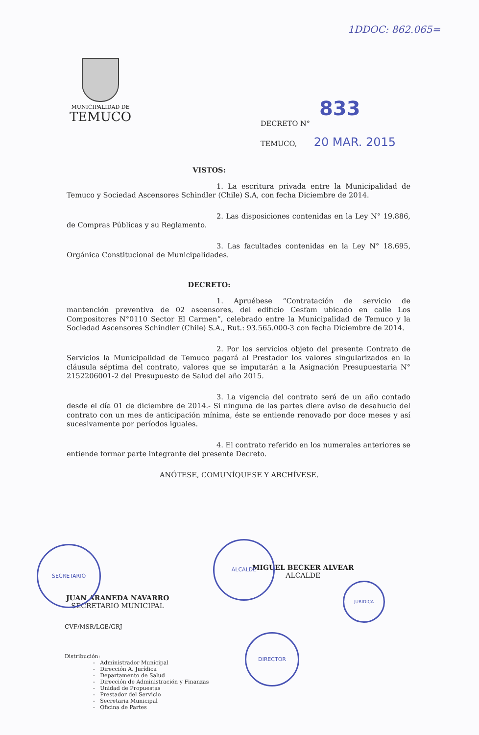1DDOC: 862.065=
MUNICIPALIDAD DE
TEMUCO
833
DECRETO N°
TEMUCO, 20 MAR. 2015
VISTOS:
1. La escritura privada entre la Municipalidad de Temuco y Sociedad Ascensores Schindler (Chile) S.A, con fecha Diciembre de 2014.
2. Las disposiciones contenidas en la Ley N° 19.886, de Compras Públicas y su Reglamento.
3. Las facultades contenidas en la Ley N° 18.695, Orgánica Constitucional de Municipalidades.
DECRETO:
1. Apruébese “Contratación de servicio de mantención preventiva de 02 ascensores, del edificio Cesfam ubicado en calle Los Compositores N°0110 Sector El Carmen”, celebrado entre la Municipalidad de Temuco y la Sociedad Ascensores Schindler (Chile) S.A., Rut.: 93.565.000-3 con fecha Diciembre de 2014.
2. Por los servicios objeto del presente Contrato de Servicios la Municipalidad de Temuco pagará al Prestador los valores singularizados en la cláusula séptima del contrato, valores que se imputarán a la Asignación Presupuestaria N° 2152206001-2 del Presupuesto de Salud del año 2015.
3. La vigencia del contrato será de un año contado desde el día 01 de diciembre de 2014.- Si ninguna de las partes diere aviso de desahucio del contrato con un mes de anticipación mínima, éste se entiende renovado por doce meses y así sucesivamente por períodos iguales.
4. El contrato referido en los numerales anteriores se entiende formar parte integrante del presente Decreto.
ANÓTESE, COMUNÍQUESE Y ARCHÍVESE.
MIGUEL BECKER ALVEAR
ALCALDE
JUAN ARANEDA NAVARRO
SECRETARIO MUNICIPAL
CVF/MSR/LGE/GRJ
Distribución:
- Administrador Municipal
- Dirección A. Jurídica
- Departamento de Salud
- Dirección de Administración y Finanzas
- Unidad de Propuestas
- Prestador del Servicio
- Secretaria Municipal
- Oficina de Partes
ALCALDE
SECRETARIO
JURIDICA
DIRECTOR